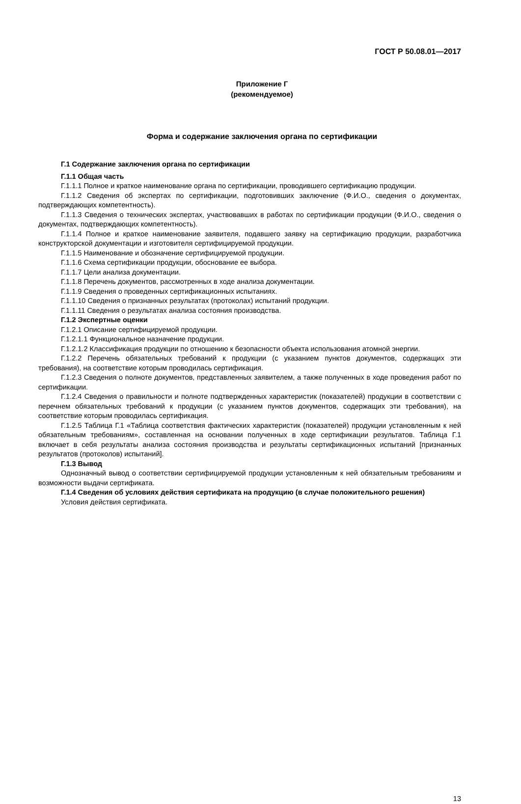ГОСТ Р 50.08.01—2017
Приложение Г
(рекомендуемое)
Форма и содержание заключения органа по сертификации
Г.1 Содержание заключения органа по сертификации
Г.1.1 Общая часть
Г.1.1.1 Полное и краткое наименование органа по сертификации, проводившего сертификацию продукции.
Г.1.1.2 Сведения об экспертах по сертификации, подготовивших заключение (Ф.И.О., сведения о документах, подтверждающих компетентность).
Г.1.1.3 Сведения о технических экспертах, участвовавших в работах по сертификации продукции (Ф.И.О., сведения о документах, подтверждающих компетентность).
Г.1.1.4 Полное и краткое наименование заявителя, подавшего заявку на сертификацию продукции, разработчика конструкторской документации и изготовителя сертифицируемой продукции.
Г.1.1.5 Наименование и обозначение сертифицируемой продукции.
Г.1.1.6 Схема сертификации продукции, обоснование ее выбора.
Г.1.1.7 Цели анализа документации.
Г.1.1.8 Перечень документов, рассмотренных в ходе анализа документации.
Г.1.1.9 Сведения о проведенных сертификационных испытаниях.
Г.1.1.10 Сведения о признанных результатах (протоколах) испытаний продукции.
Г.1.1.11 Сведения о результатах анализа состояния производства.
Г.1.2 Экспертные оценки
Г.1.2.1 Описание сертифицируемой продукции.
Г.1.2.1.1 Функциональное назначение продукции.
Г.1.2.1.2 Классификация продукции по отношению к безопасности объекта использования атомной энергии.
Г.1.2.2 Перечень обязательных требований к продукции (с указанием пунктов документов, содержащих эти требования), на соответствие которым проводилась сертификация.
Г.1.2.3 Сведения о полноте документов, представленных заявителем, а также полученных в ходе проведения работ по сертификации.
Г.1.2.4 Сведения о правильности и полноте подтвержденных характеристик (показателей) продукции в соответствии с перечнем обязательных требований к продукции (с указанием пунктов документов, содержащих эти требования), на соответствие которым проводилась сертификация.
Г.1.2.5 Таблица Г.1 «Таблица соответствия фактических характеристик (показателей) продукции установленным к ней обязательным требованиям», составленная на основании полученных в ходе сертификации результатов. Таблица Г.1 включает в себя результаты анализа состояния производства и результаты сертификационных испытаний [признанных результатов (протоколов) испытаний].
Г.1.3 Вывод
Однозначный вывод о соответствии сертифицируемой продукции установленным к ней обязательным требованиям и возможности выдачи сертификата.
Г.1.4 Сведения об условиях действия сертификата на продукцию (в случае положительного решения)
Условия действия сертификата.
13